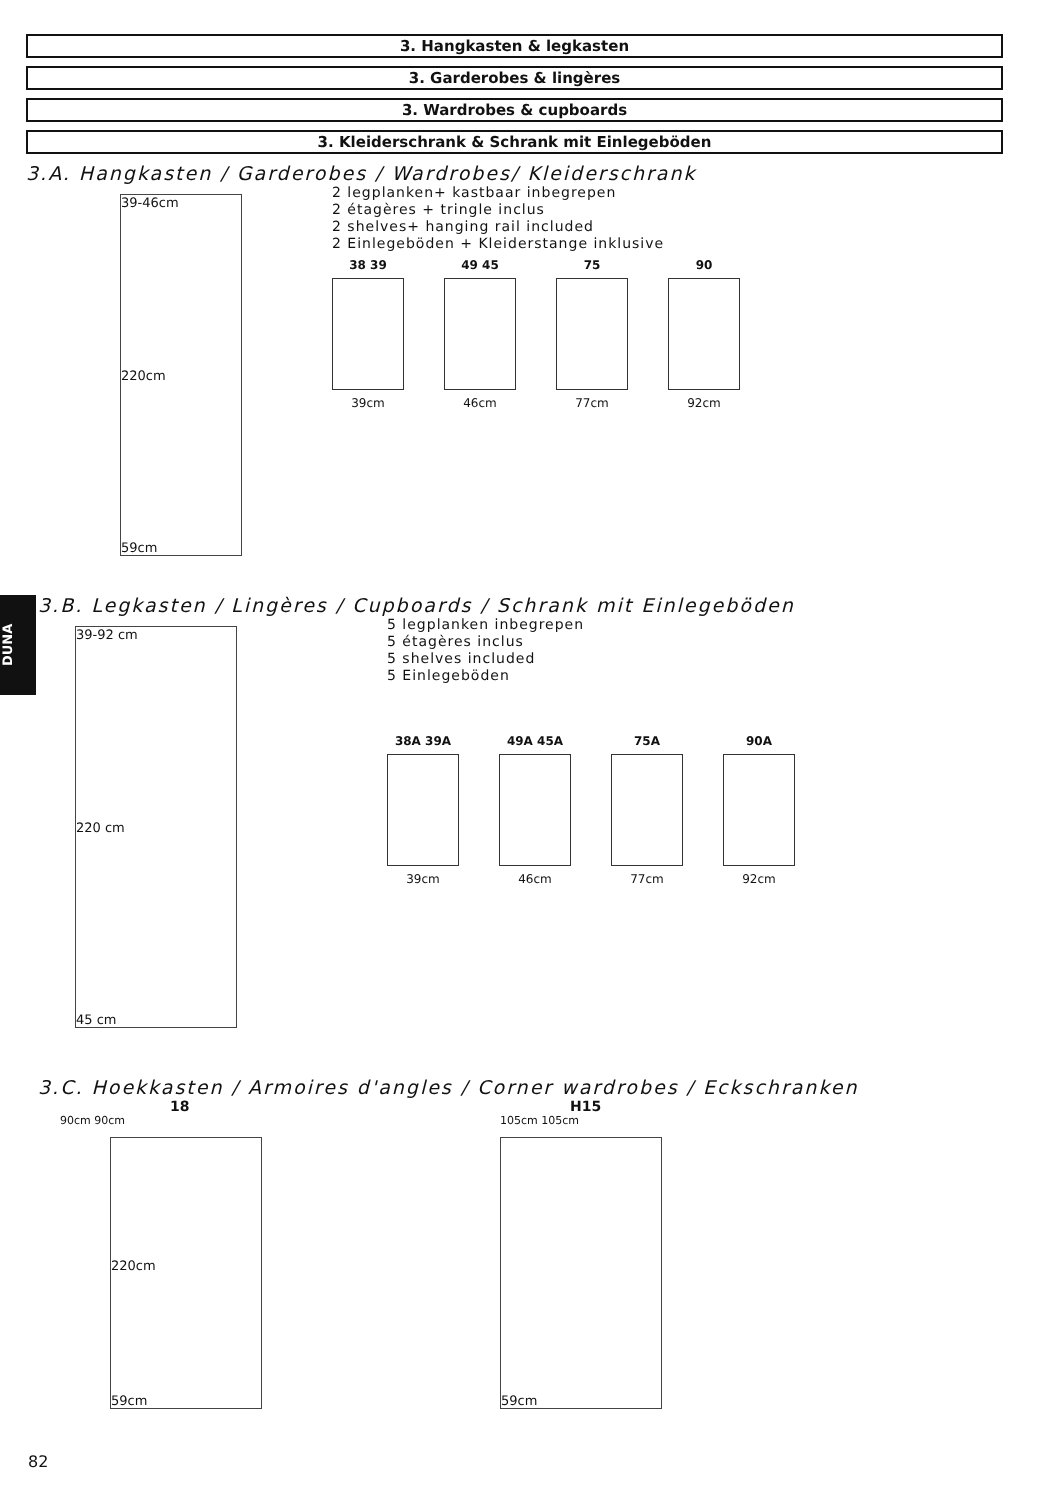3. Hangkasten & legkasten
3. Garderobes & lingères
3. Wardrobes & cupboards
3. Kleiderschrank & Schrank mit Einlegeböden
3.A. Hangkasten / Garderobes / Wardrobes/ Kleiderschrank
39-46cm
220cm
59cm
2 legplanken+ kastbaar inbegrepen
2 étagères + tringle inclus
2 shelves+ hanging rail included
2 Einlegeböden + Kleiderstange inklusive
38 39
39cm
49 45
46cm
75
77cm
90
92cm
DUNA
3.B. Legkasten / Lingères / Cupboards / Schrank mit Einlegeböden
39-92 cm
220 cm
45 cm
5 legplanken inbegrepen
5 étagères inclus
5 shelves included
5 Einlegeböden
38A 39A
39cm
49A 45A
46cm
75A
77cm
90A
92cm
3.C. Hoekkasten / Armoires d'angles / Corner wardrobes / Eckschranken
18
90cm 90cm
220cm
59cm
H15
105cm 105cm
59cm
82